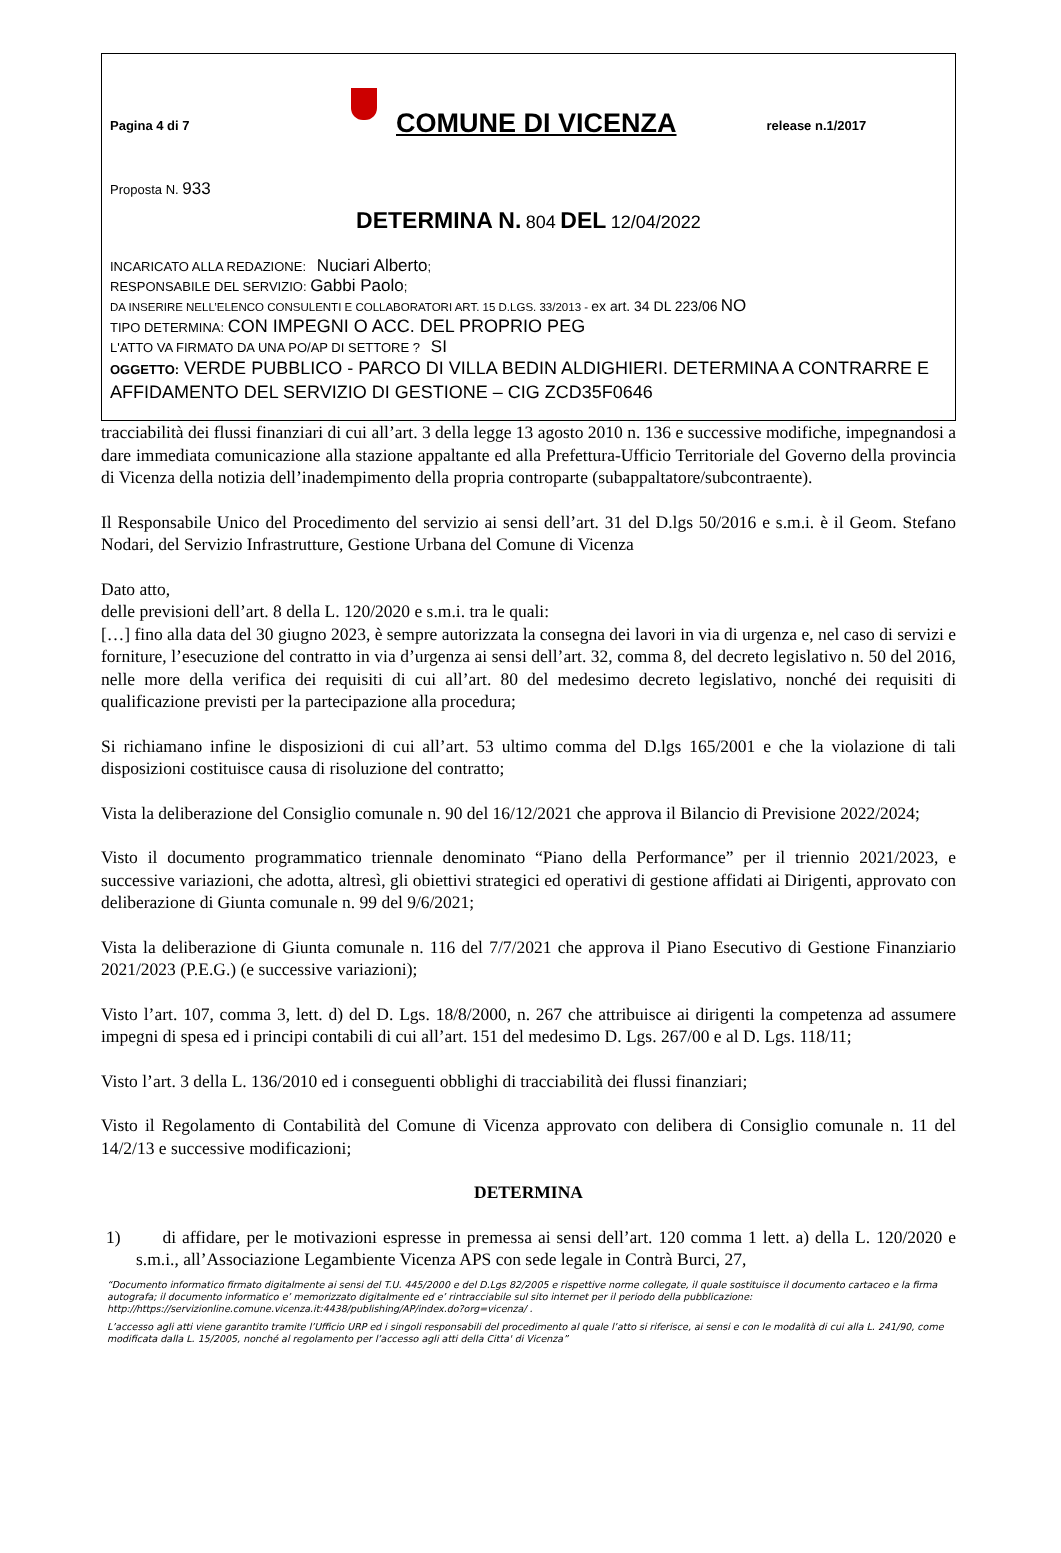Pagina 4 di 7
COMUNE DI VICENZA release n.1/2017
Proposta N. 933
DETERMINA N. 804 DEL 12/04/2022
INCARICATO ALLA REDAZIONE: Nuciari Alberto;
RESPONSABILE DEL SERVIZIO: Gabbi Paolo;
DA INSERIRE NELL’ELENCO CONSULENTI E COLLABORATORI ART. 15 D.LGS. 33/2013 - ex art. 34 DL 223/06 NO
TIPO DETERMINA: CON IMPEGNI O ACC. DEL PROPRIO PEG
L'ATTO VA FIRMATO DA UNA PO/AP DI SETTORE ? SI
OGGETTO: VERDE PUBBLICO - PARCO DI VILLA BEDIN ALDIGHIERI. DETERMINA A CONTRARRE E AFFIDAMENTO DEL SERVIZIO DI GESTIONE – CIG ZCD35F0646
tracciabilità dei flussi finanziari di cui all’art. 3 della legge 13 agosto 2010 n. 136 e successive modifiche, impegnandosi a dare immediata comunicazione alla stazione appaltante ed alla Prefettura-Ufficio Territoriale del Governo della provincia di Vicenza della notizia dell’inadempimento della propria controparte (subappaltatore/subcontraente).
Il Responsabile Unico del Procedimento del servizio ai sensi dell’art. 31 del D.lgs 50/2016 e s.m.i. è il Geom. Stefano Nodari, del Servizio Infrastrutture, Gestione Urbana del Comune di Vicenza
Dato atto,
delle previsioni dell’art. 8 della L. 120/2020 e s.m.i. tra le quali:
[…] fino alla data del 30 giugno 2023, è sempre autorizzata la consegna dei lavori in via di urgenza e, nel caso di servizi e forniture, l’esecuzione del contratto in via d’urgenza ai sensi dell’art. 32, comma 8, del decreto legislativo n. 50 del 2016, nelle more della verifica dei requisiti di cui all’art. 80 del medesimo decreto legislativo, nonché dei requisiti di qualificazione previsti per la partecipazione alla procedura;
Si richiamano infine le disposizioni di cui all’art. 53 ultimo comma del D.lgs 165/2001 e che la violazione di tali disposizioni costituisce causa di risoluzione del contratto;
Vista la deliberazione del Consiglio comunale n. 90 del 16/12/2021 che approva il Bilancio di Previsione 2022/2024;
Visto il documento programmatico triennale denominato “Piano della Performance” per il triennio 2021/2023, e successive variazioni, che adotta, altresì, gli obiettivi strategici ed operativi di gestione affidati ai Dirigenti, approvato con deliberazione di Giunta comunale n. 99 del 9/6/2021;
Vista la deliberazione di Giunta comunale n. 116 del 7/7/2021 che approva il Piano Esecutivo di Gestione Finanziario 2021/2023 (P.E.G.) (e successive variazioni);
Visto l’art. 107, comma 3, lett. d) del D. Lgs. 18/8/2000, n. 267 che attribuisce ai dirigenti la competenza ad assumere impegni di spesa ed i principi contabili di cui all’art. 151 del medesimo D. Lgs. 267/00 e al D. Lgs. 118/11;
Visto l’art. 3 della L. 136/2010 ed i conseguenti obblighi di tracciabilità dei flussi finanziari;
Visto il Regolamento di Contabilità del Comune di Vicenza approvato con delibera di Consiglio comunale n. 11 del 14/2/13 e successive modificazioni;
DETERMINA
1) di affidare, per le motivazioni espresse in premessa ai sensi dell’art. 120 comma 1 lett. a) della L. 120/2020 e s.m.i., all’Associazione Legambiente Vicenza APS con sede legale in Contrà Burci, 27,
“Documento informatico firmato digitalmente ai sensi del T.U. 445/2000 e del D.Lgs 82/2005 e rispettive norme collegate, il quale sostituisce il documento cartaceo e la firma autografa; il documento informatico e’ memorizzato digitalmente ed e’ rintracciabile sul sito internet per il periodo della pubblicazione: http://https://servizionline.comune.vicenza.it:4438/publishing/AP/index.do?org=vicenza/ .
L’accesso agli atti viene garantito tramite l’Ufficio URP ed i singoli responsabili del procedimento al quale l’atto si riferisce, ai sensi e con le modalità di cui alla L. 241/90, come modificata dalla L. 15/2005, nonché al regolamento per l’accesso agli atti della Citta' di Vicenza”